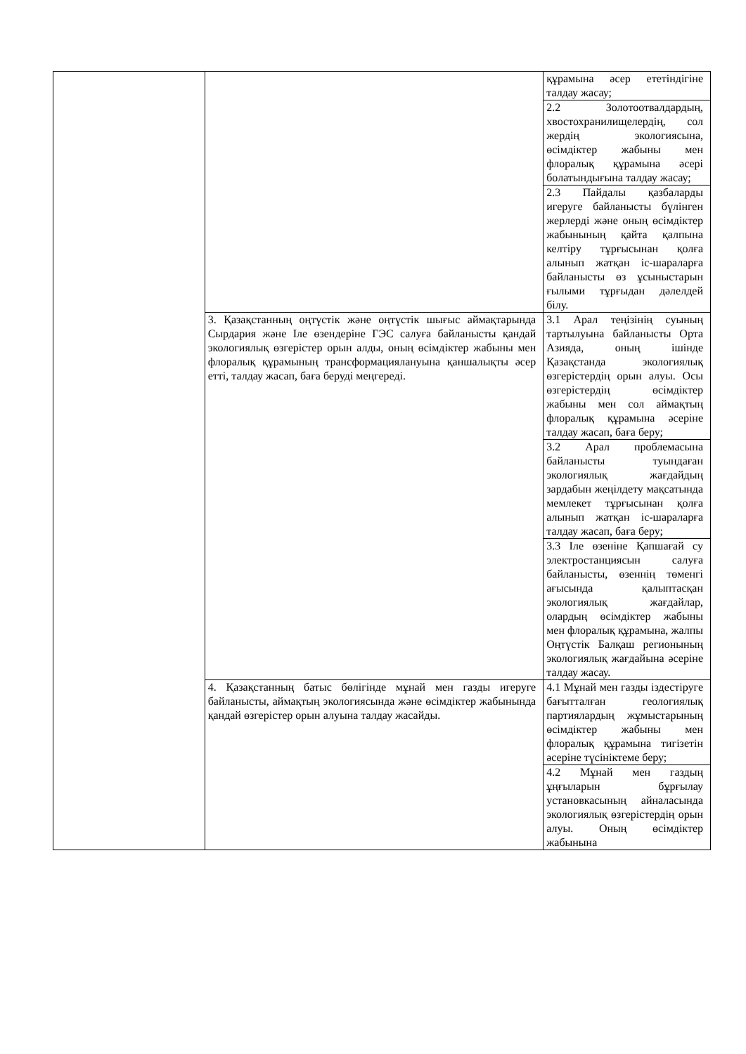| | | құрамына әсер ететіндігіне талдау жасау; |
| | | 2.2 Золотоотвалдардың, хвостохранилищелердің, сол жердің экологиясына, өсімдіктер жабыны мен флоралық құрамына әсері болатындығына талдау жасау; |
| | | 2.3 Пайдалы қазбаларды игеруге байланысты бүлінген жерлерді және оның өсімдіктер жабынының қайта қалпына келтіру тұрғысынан қолға алынып жатқан іс-шараларға байланысты өз ұсыныстарын ғылыми тұрғыдан дәлелдей білу. |
| | 3. Қазақстанның оңтүстік және оңтүстік шығыс аймақтарында Сырдария және Іле өзендеріне ГЭС салуға байланысты қандай экологиялық өзгерістер орын алды, оның өсімдіктер жабыны мен флоралық құрамының трансформациялануына қаншалықты әсер етті, талдау жасап, баға беруді меңгереді. | 3.1 Арал теңізінің суының тартылуына байланысты Орта Азияда, оның ішінде Қазақстанда экологиялық өзгерістердің орын алуы. Осы өзгерістердің өсімдіктер жабыны мен сол аймақтың флоралық құрамына әсеріне талдау жасап, баға беру; |
| | | 3.2 Арал проблемасына байланысты туындаған экологиялық жағдайдың зардабын жеңілдету мақсатында мемлекет тұрғысынан қолға алынып жатқан іс-шараларға талдау жасап, баға беру; |
| | | 3.3 Іле өзеніне Қапшағай су электростанциясын салуға байланысты, өзеннің төменгі ағысында қалыптасқан экологиялық жағдайлар, олардың өсімдіктер жабыны мен флоралық құрамына, жалпы Оңтүстік Балқаш регионының экологиялық жағдайына әсеріне талдау жасау. |
| | 4. Қазақстанның батыс бөлігінде мұнай мен газды игеруге байланысты, аймақтың экологиясында және өсімдіктер жабынында қандай өзгерістер орын алуына талдау жасайды. | 4.1 Мұнай мен газды іздестіруге бағытталған геологиялық партиялардың жұмыстарының өсімдіктер жабыны мен флоралық құрамына тигізетін әсеріне түсініктеме беру; |
| | | 4.2 Мұнай мен газдың ұңғыларын бұрғылау установкасының айналасында экологиялық өзгерістердің орын алуы. Оның өсімдіктер жабынына |